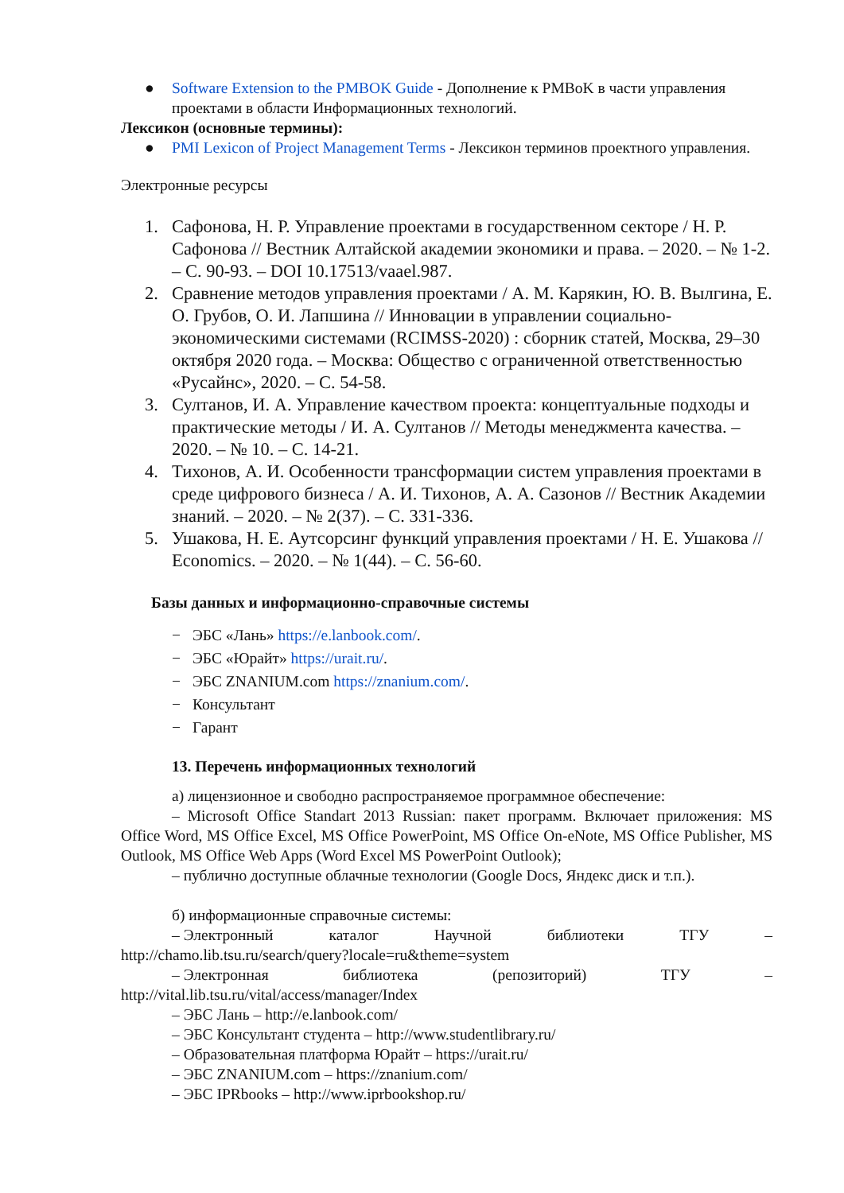● Software Extension to the PMBOK Guide - Дополнение к PMBoK в части управления проектами в области Информационных технологий.
Лексикон (основные термины):
● PMI Lexicon of Project Management Terms - Лексикон терминов проектного управления.
Электронные ресурсы
1. Сафонова, Н. Р. Управление проектами в государственном секторе / Н. Р. Сафонова // Вестник Алтайской академии экономики и права. – 2020. – № 1-2. – С. 90-93. – DOI 10.17513/vaael.987.
2. Сравнение методов управления проектами / А. М. Карякин, Ю. В. Вылгина, Е. О. Грубов, О. И. Лапшина // Инновации в управлении социально- экономическими системами (RCIMSS-2020) : сборник статей, Москва, 29–30 октября 2020 года. – Москва: Общество с ограниченной ответственностью «Русайнс», 2020. – С. 54-58.
3. Султанов, И. А. Управление качеством проекта: концептуальные подходы и практические методы / И. А. Султанов // Методы менеджмента качества. – 2020. – № 10. – С. 14-21.
4. Тихонов, А. И. Особенности трансформации систем управления проектами в среде цифрового бизнеса / А. И. Тихонов, А. А. Сазонов // Вестник Академии знаний. – 2020. – № 2(37). – С. 331-336.
5. Ушакова, Н. Е. Аутсорсинг функций управления проектами / Н. Е. Ушакова // Economics. – 2020. – № 1(44). – С. 56-60.
Базы данных и информационно-справочные системы
− ЭБС «Лань» https://e.lanbook.com/.
− ЭБС «Юрайт» https://urait.ru/.
− ЭБС ZNANIUM.com https://znanium.com/.
− Консультант
− Гарант
13. Перечень информационных технологий
а) лицензионное и свободно распространяемое программное обеспечение:
– Microsoft Office Standart 2013 Russian: пакет программ. Включает приложения: MS Office Word, MS Office Excel, MS Office PowerPoint, MS Office On-eNote, MS Office Publisher, MS Outlook, MS Office Web Apps (Word Excel MS PowerPoint Outlook);
– публично доступные облачные технологии (Google Docs, Яндекс диск и т.п.).
б) информационные справочные системы:
– Электронный каталог Научной библиотеки ТГУ –
http://chamo.lib.tsu.ru/search/query?locale=ru&theme=system
– Электронная библиотека (репозиторий) ТГУ –
http://vital.lib.tsu.ru/vital/access/manager/Index
– ЭБС Лань – http://e.lanbook.com/
– ЭБС Консультант студента – http://www.studentlibrary.ru/
– Образовательная платформа Юрайт – https://urait.ru/
– ЭБС ZNANIUM.com – https://znanium.com/
– ЭБС IPRbooks – http://www.iprbookshop.ru/